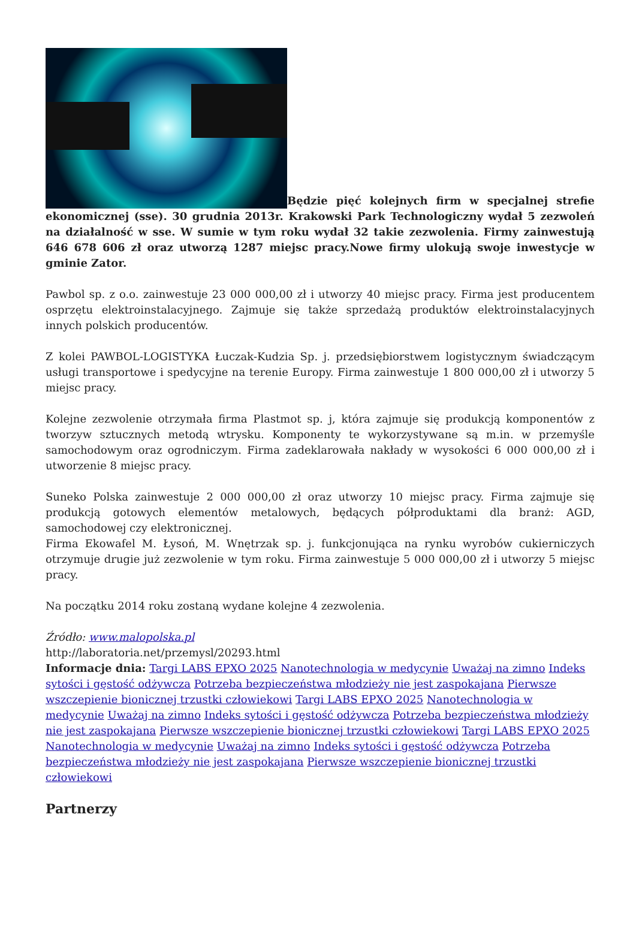Będzie pięć kolejnych firm w specjalnej strefie ekonomicznej (sse). 30 grudnia 2013r. Krakowski Park Technologiczny wydał 5 zezwoleń na działalność w sse. W sumie w tym roku wydał 32 takie zezwolenia. Firmy zainwestują 646 678 606 zł oraz utworzą 1287 miejsc pracy.Nowe firmy ulokują swoje inwestycje w gminie Zator.
Pawbol sp. z o.o. zainwestuje 23 000 000,00 zł i utworzy 40 miejsc pracy. Firma jest producentem osprzętu elektroinstalacyjnego. Zajmuje się także sprzedażą produktów elektroinstalacyjnych innych polskich producentów.
Z kolei PAWBOL-LOGISTYKA Łuczak-Kudzia Sp. j. przedsiębiorstwem logistycznym świadczącym usługi transportowe i spedycyjne na terenie Europy. Firma zainwestuje 1 800 000,00 zł i utworzy 5 miejsc pracy.
Kolejne zezwolenie otrzymała firma Plastmot sp. j, która zajmuje się produkcją komponentów z tworzyw sztucznych metodą wtrysku. Komponenty te wykorzystywane są m.in. w przemyśle samochodowym oraz ogrodniczym. Firma zadeklarowała nakłady w wysokości 6 000 000,00 zł i utworzenie 8 miejsc pracy.
Suneko Polska zainwestuje 2 000 000,00 zł oraz utworzy 10 miejsc pracy. Firma zajmuje się produkcją gotowych elementów metalowych, będących półproduktami dla branż: AGD, samochodowej czy elektronicznej.
Firma Ekowafel M. Łysoń, M. Wnętrzak sp. j. funkcjonująca na rynku wyrobów cukierniczych otrzymuje drugie już zezwolenie w tym roku. Firma zainwestuje 5 000 000,00 zł i utworzy 5 miejsc pracy.
Na początku 2014 roku zostaną wydane kolejne 4 zezwolenia.
Źródło: www.malopolska.pl
http://laboratoria.net/przemysl/20293.html
Informacje dnia: Targi LABS EPXO 2025 Nanotechnologia w medycynie Uważaj na zimno Indeks sytości i gęstość odżywcza Potrzeba bezpieczeństwa młodzieży nie jest zaspokajana Pierwsze wszczepienie bionicznej trzustki człowiekowi Targi LABS EPXO 2025 Nanotechnologia w medycynie Uważaj na zimno Indeks sytości i gęstość odżywcza Potrzeba bezpieczeństwa młodzieży nie jest zaspokajana Pierwsze wszczepienie bionicznej trzustki człowiekowi Targi LABS EPXO 2025 Nanotechnologia w medycynie Uważaj na zimno Indeks sytości i gęstość odżywcza Potrzeba bezpieczeństwa młodzieży nie jest zaspokajana Pierwsze wszczepienie bionicznej trzustki człowiekowi
Partnerzy